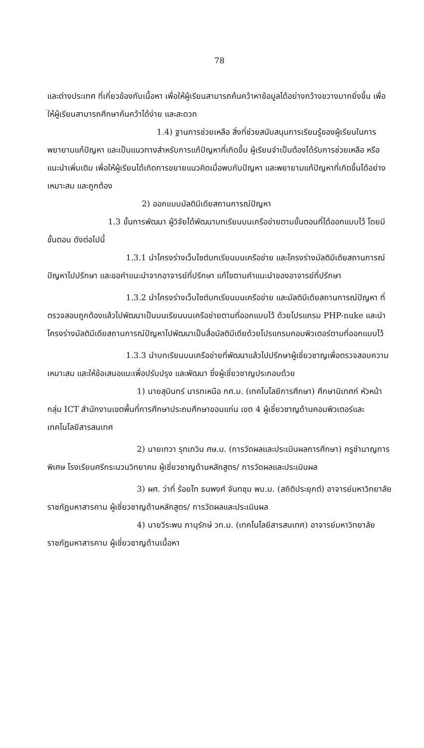78
และต่างประเทศ ที่เกี่ยวข้องกับเนื้อหา เพื่อให้ผู้เรียนสามารถค้นคว้าหาข้อมูลได้อย่างกว้างขวางมากยิ่งขึ้น เพื่อให้ผู้เรียนสามารถศึกษาค้นคว้าได้ง่าย และสะดวก
1.4) ฐานการช่วยเหลือ สิ่งที่ช่วยสนับสนุนการเรียนรู้ของผู้เรียนในการพยายามแก้ปัญหา และเป็นแนวทางสำหรับการแก้ปัญหาที่เกิดขึ้น ผู้เรียนจำเป็นต้องได้รับการช่วยเหลือ หรือแนะนำเพิ่มเติม เพื่อให้ผู้เรียนได้เกิดการขยายแนวคิดเมื่อพบกับปัญหา และพยายามแก้ปัญหาที่เกิดขึ้นได้อย่างเหมาะสม และถูกต้อง
2) ออกแบบมัลติมีเดียสถานการณ์ปัญหา
1.3 ขั้นการพัฒนา ผู้วิจัยได้พัฒนาบทเรียนบนเครือข่ายตามขั้นตอนที่ได้ออกแบบไว้ โดยมีขั้นตอน ดังต่อไปนี้
1.3.1 นำโครงร่างเว็บไซต์บทเรียนบนเครือข่าย และโครงร่างมัลติมีเดียสถานการณ์ปัญหาไปปรึกษา และขอคำแนะนำจากอาจารย์ที่ปรึกษา แก้ไขตามคำแนะนำของอาจารย์ที่ปรึกษา
1.3.2 นำโครงร่างเว็บไซต์บทเรียนบนเครือข่าย และมัลติมีเดียสถานการณ์ปัญหา ที่ตรวจสอบถูกต้องแล้วไปพัฒนาเป็นบนเรียนบนเครือข่ายตามที่ออกแบบไว้ ด้วยโปรแกรม PHP-nuke และนำโครงร่างมัลติมีเดียสถานการณ์ปัญหาไปพัฒนาเป็นสื่อมัลติมีเดียด้วยโปรแกรมคอมพิวเตอร์ตามที่ออกแบบไว้
1.3.3 นำบทเรียนบนเครือข่ายที่พัฒนาแล้วไปปรึกษาผู้เชี่ยวชาญเพื่อตรวจสอบความเหมาะสม และให้ข้อเสนอแนะเพื่อปรับปรุง และพัฒนา ซึ่งผู้เชี่ยวชาญประกอบด้วย
1) นายสุมินทร์ นารทเหนือ กศ.ม. (เทคโนโลยีการศึกษา) ศึกษานิเทศก์ หัวหน้ากลุ่ม ICT สำนักงานเขตพื้นที่การศึกษาประถมศึกษาขอนแก่น เขต 4 ผู้เชี่ยวชาญด้านคอมพิวเตอร์และเทคโนโลยีสารสนเทศ
2) นายเทวา รุทเทวิน ศษ.ม. (การวัดผลและประเมินผลการศึกษา) ครูชำนาญการพิเศษ โรงเรียนศรีกระนวนวิทยาคม ผู้เชี่ยวชาญด้านหลักสูตร/ การวัดผลและประเมินผล
3) ผศ. ว่าที่ ร้อยโท ธนพงศ์ จันทชุม พบ.ม. (สถิติประยุกต์) อาจารย์มหาวิทยาลัยราชภัฏมหาสารคาม ผู้เชี่ยวชาญด้านหลักสูตร/ การวัดผลและประเมินผล
4) นายวีระพน ภานุรักษ์ วท.ม. (เทคโนโลยีสารสนเทศ) อาจารย์มหาวิทยาลัยราชภัฏมหาสารคาม ผู้เชี่ยวชาญด้านเนื้อหา